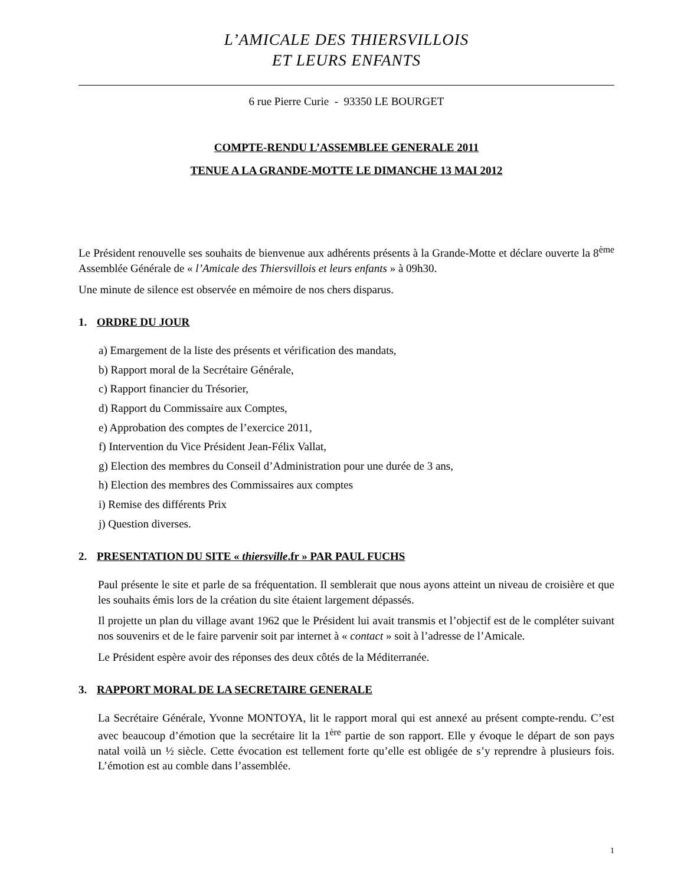L’AMICALE DES THIERSVILLOIS
ET LEURS ENFANTS
6 rue Pierre Curie - 93350 LE BOURGET
COMPTE-RENDU L’ASSEMBLEE GENERALE 2011
TENUE A LA GRANDE-MOTTE LE DIMANCHE 13 MAI 2012
Le Président renouvelle ses souhaits de bienvenue aux adhérents présents à la Grande-Motte et déclare ouverte la 8<sup>ème</sup> Assemblée Générale de « l’Amicale des Thiersvillois et leurs enfants » à 09h30.
Une minute de silence est observée en mémoire de nos chers disparus.
1. ORDRE DU JOUR
a) Emargement de la liste des présents et vérification des mandats,
b) Rapport moral de la Secrétaire Générale,
c) Rapport financier du Trésorier,
d) Rapport du Commissaire aux Comptes,
e) Approbation des comptes de l’exercice 2011,
f) Intervention du Vice Président Jean-Félix Vallat,
g) Election des membres du Conseil d’Administration pour une durée de 3 ans,
h) Election des membres des Commissaires aux comptes
i) Remise des différents Prix
j) Question diverses.
2. PRESENTATION DU SITE « thiersville.fr » PAR PAUL FUCHS
Paul présente le site et parle de sa fréquentation. Il semblerait que nous ayons atteint un niveau de croisière et que les souhaits émis lors de la création du site étaient largement dépassés.
Il projette un plan du village avant 1962 que le Président lui avait transmis et l’objectif est de le compléter suivant nos souvenirs et de le faire parvenir soit par internet à « contact » soit à l’adresse de l’Amicale.
Le Président espère avoir des réponses des deux côtés de la Méditerranée.
3. RAPPORT MORAL DE LA SECRETAIRE GENERALE
La Secrétaire Générale, Yvonne MONTOYA, lit le rapport moral qui est annexé au présent compte-rendu. C’est avec beaucoup d’émotion que la secrétaire lit la 1<sup>ère</sup> partie de son rapport. Elle y évoque le départ de son pays natal voilà un ½ siècle. Cette évocation est tellement forte qu’elle est obligée de s’y reprendre à plusieurs fois. L’émotion est au comble dans l’assemblée.
1